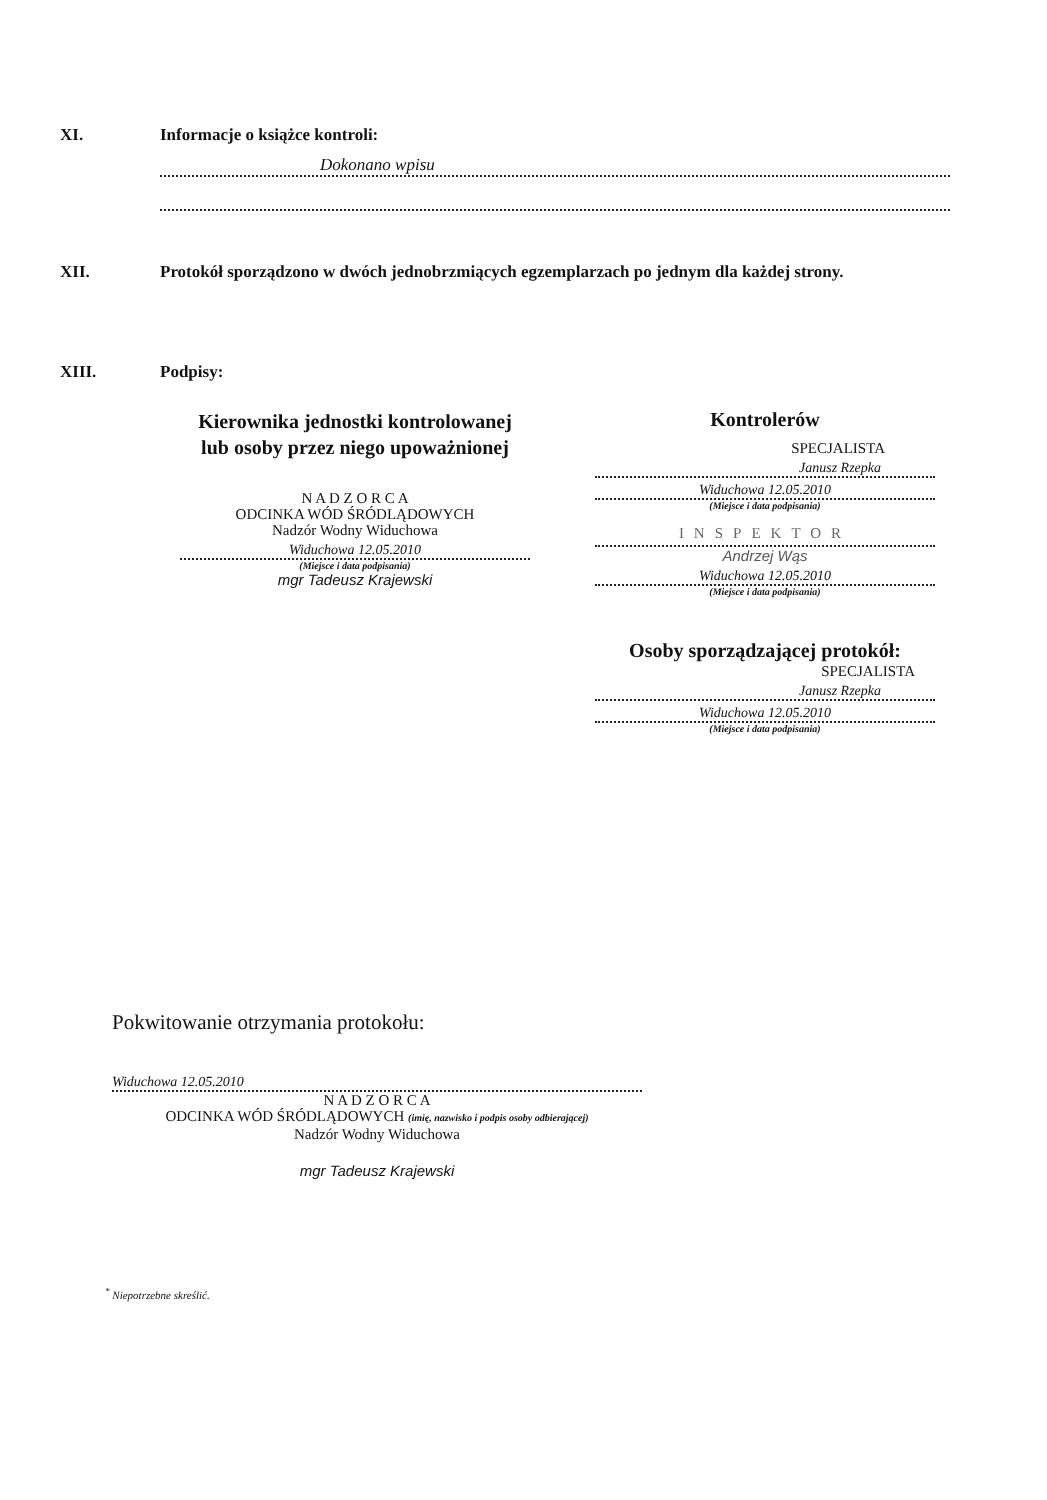XI. Informacje o książce kontroli:
Dokonano wpisu
XII. Protokół sporządzono w dwóch jednobrzmiących egzemplarzach po jednym dla każdej strony.
XIII. Podpisy:
Kierownika jednostki kontrolowanej
lub osoby przez niego upoważnionej
N A D Z O R C A
ODCINKA WÓD ŚRÓDLĄDOWYCH
Nadzór Wodny Widuchowa
Widuchowa 12.05.2010
(Miejsce i data podpisania)
mgr Tadeusz Krajewski
Kontrolerów
SPECJALISTA
Janusz Rzepka
Widuchowa 12.05.2010
(Miejsce i data podpisania)
INSPEKTOR
Andrzej Wąs
Widuchowa 12.05.2010
(Miejsce i data podpisania)
Osoby sporządzającej protokół:
SPECJALISTA
Janusz Rzepka
Widuchowa 12.05.2010
(Miejsce i data podpisania)
Pokwitowanie otrzymania protokołu:
Widuchowa 12.05.2010
N A D Z O R C A
ODCINKA WÓD ŚRÓDLĄDOWYCH (imię, nazwisko i podpis osoby odbierającej)
Nadzór Wodny Widuchowa
mgr Tadeusz Krajewski
<sup>*</sup> Niepotrzebne skreślić.